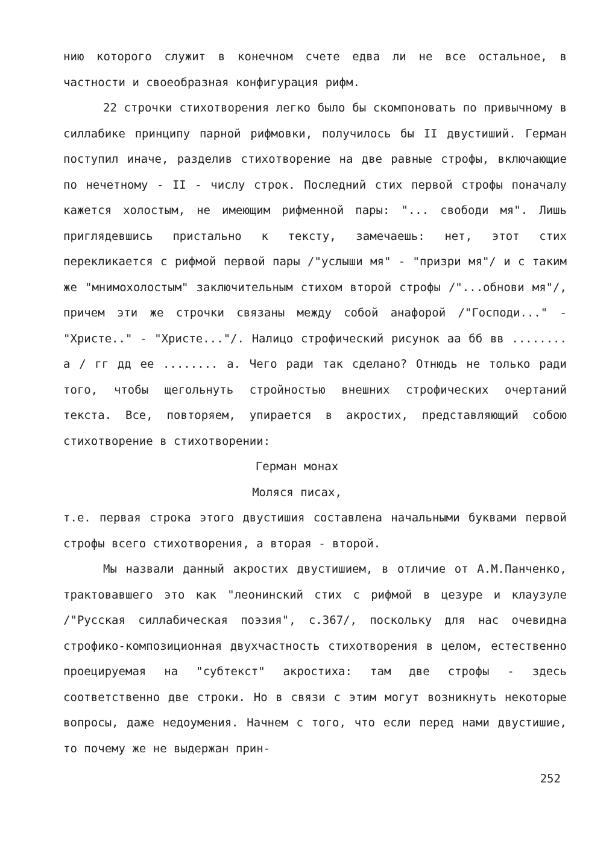нию которого служит в конечном счете едва ли не все остальное, в частности и своеобразная конфигурация рифм.
22 строчки стихотворения легко было бы скомпоновать по привычному в силлабике принципу парной рифмовки, получилось бы II двустиший. Герман поступил иначе, разделив стихотворение на две равные строфы, включающие по нечетному - II - числу строк. Последний стих первой строфы поначалу кажется холостым, не имеющим рифменной пары: "... свободи мя". Лишь приглядевшись пристально к тексту, замечаешь: нет, этот стих перекликается с рифмой первой пары /"услыши мя" - "призри мя"/ и с таким же "мнимохолостым" заключительным стихом второй строфы /"...обнови мя"/, причем эти же строчки связаны между собой анафорой /"Господи..." - "Христе.." - "Христе..."/. Налицо строфический рисунок аа бб вв ........ а / гг дд ее ........ а. Чего ради так сделано? Отнюдь не только ради того, чтобы щегольнуть стройностью внешних строфических очертаний текста. Все, повторяем, упирается в акростих, представляющий собою стихотворение в стихотворении:
Герман монах
Моляся писах,
т.е. первая строка этого двустишия составлена начальными буквами первой строфы всего стихотворения, а вторая - второй.
Мы назвали данный акростих двустишием, в отличие от А.М.Панченко, трактовавшего это как "леонинский стих с рифмой в цезуре и клаузуле /"Русская силлабическая поэзия", с.367/, поскольку для нас очевидна строфико-композиционная двухчастность стихотворения в целом, естественно проецируемая на "субтекст" акростиха: там две строфы - здесь соответственно две строки. Но в связи с этим могут возникнуть некоторые вопросы, даже недоумения. Начнем с того, что если перед нами двустишие, то почему же не выдержан прин-
252